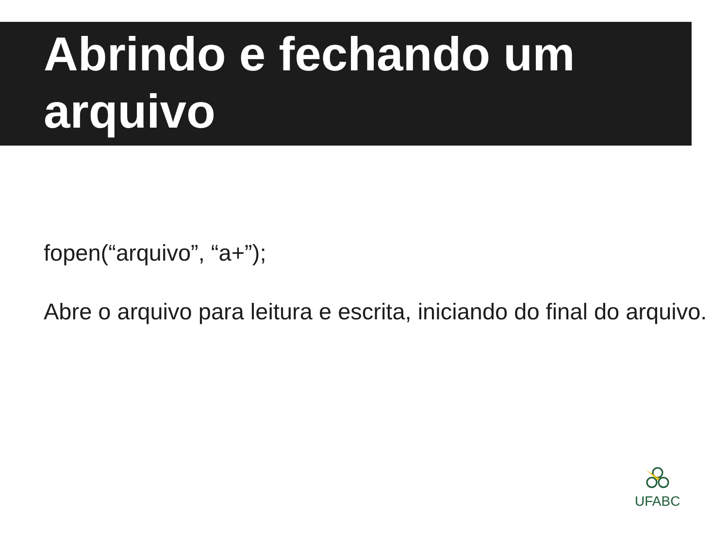Abrindo e fechando um arquivo
fopen(“arquivo”, “a+”);
Abre o arquivo para leitura e escrita, iniciando do final do arquivo.
UFABC